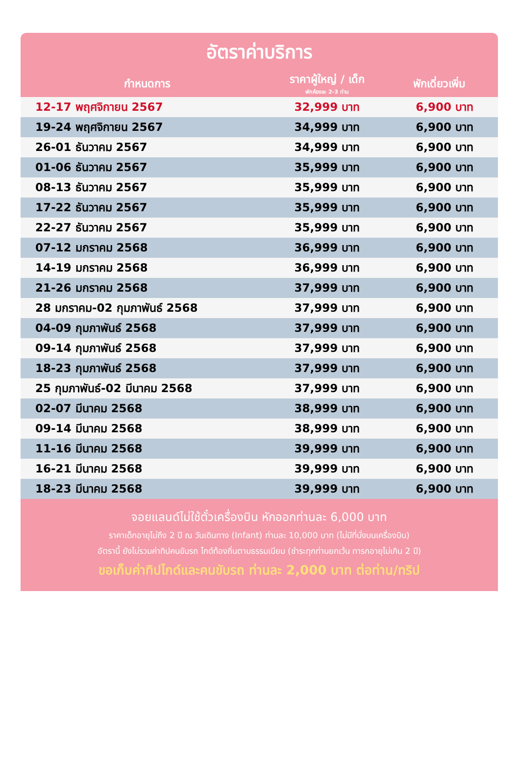อัตราค่าบริการ
| กำหนดการ | ราคาผู้ใหญ่ / เด็ก พักห้องละ 2-3 ท่าน | พักเดี่ยวเพิ่ม |
| --- | --- | --- |
| 12-17 พฤศจิกายน 2567 | 32,999 บาท | 6,900 บาท |
| 19-24 พฤศจิกายน 2567 | 34,999 บาท | 6,900 บาท |
| 26-01 ธันวาคม 2567 | 34,999 บาท | 6,900 บาท |
| 01-06 ธันวาคม 2567 | 35,999 บาท | 6,900 บาท |
| 08-13 ธันวาคม 2567 | 35,999 บาท | 6,900 บาท |
| 17-22 ธันวาคม 2567 | 35,999 บาท | 6,900 บาท |
| 22-27 ธันวาคม 2567 | 35,999 บาท | 6,900 บาท |
| 07-12 มกราคม 2568 | 36,999 บาท | 6,900 บาท |
| 14-19 มกราคม 2568 | 36,999 บาท | 6,900 บาท |
| 21-26 มกราคม 2568 | 37,999 บาท | 6,900 บาท |
| 28 มกราคม-02 กุมภาพันธ์ 2568 | 37,999 บาท | 6,900 บาท |
| 04-09 กุมภาพันธ์ 2568 | 37,999 บาท | 6,900 บาท |
| 09-14 กุมภาพันธ์ 2568 | 37,999 บาท | 6,900 บาท |
| 18-23 กุมภาพันธ์ 2568 | 37,999 บาท | 6,900 บาท |
| 25 กุมภาพันธ์-02 มีนาคม 2568 | 37,999 บาท | 6,900 บาท |
| 02-07 มีนาคม 2568 | 38,999 บาท | 6,900 บาท |
| 09-14 มีนาคม 2568 | 38,999 บาท | 6,900 บาท |
| 11-16 มีนาคม 2568 | 39,999 บาท | 6,900 บาท |
| 16-21 มีนาคม 2568 | 39,999 บาท | 6,900 บาท |
| 18-23 มีนาคม 2568 | 39,999 บาท | 6,900 บาท |
จอยแลนด์ไม่ใช้ตั๋วเครื่องบิน หักออกท่านละ 6,000 บาท
ราคาเด็กอายุไม่ถึง 2 ปี ณ วันเดินทาง (Infant) ท่านละ 10,000 บาท (ไม่มีที่นั่งบนเครื่องบิน)
อัตรานี้ ยังไม่รวมค่าทิปคนขับรถ ไกด์ท้องถิ่นตามธรรมเนียม (ชำระทุกท่านยกเว้น ทารกอายุไม่เกิน 2 ปี)
ขอเก็บค่าทิปไกด์และคนขับรถ ท่านละ 2,000 บาท ต่อท่าน/ทริป